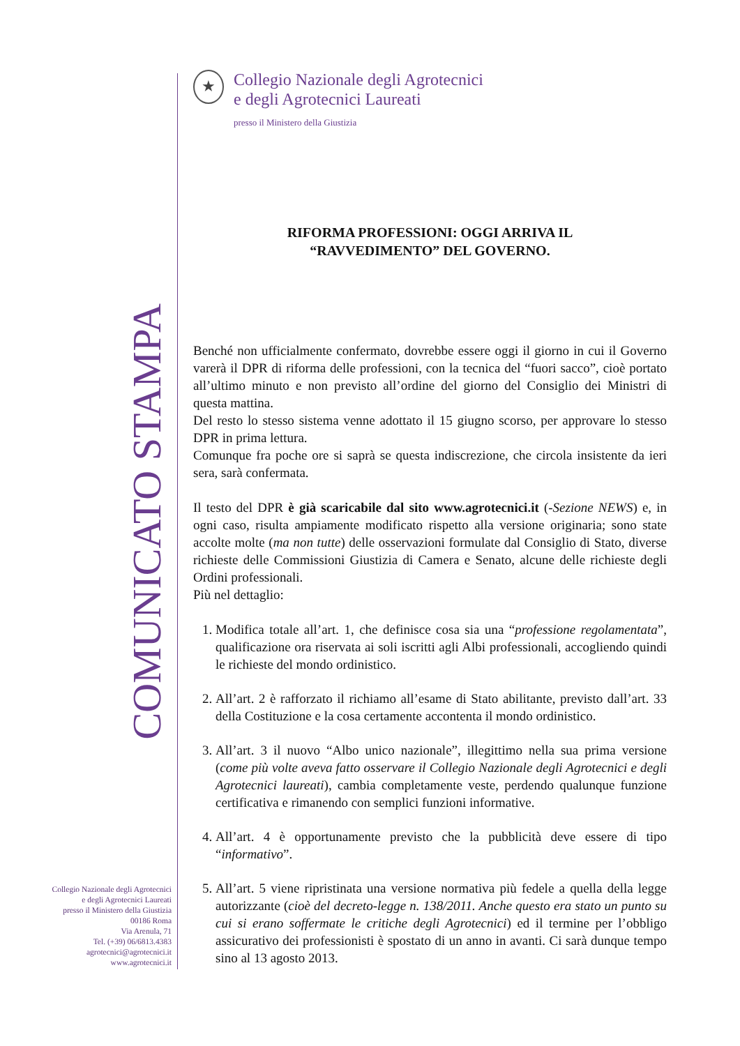COMUNICATO STAMPA
Collegio Nazionale degli Agrotecnici
e degli Agrotecnici Laureati
presso il Ministero della Giustizia
00186 Roma
Via Arenula, 71
Tel. (+39) 06/6813.4383
agrotecnici@agrotecnici.it
www.agrotecnici.it
★
Collegio Nazionale degli Agrotecnici
e degli Agrotecnici Laureati
presso il Ministero della Giustizia
RIFORMA PROFESSIONI: OGGI ARRIVA IL
“RAVVEDIMENTO” DEL GOVERNO.
Benché non ufficialmente confermato, dovrebbe essere oggi il giorno in cui il Governo varerà il DPR di riforma delle professioni, con la tecnica del “fuori sacco”, cioè portato all’ultimo minuto e non previsto all’ordine del giorno del Consiglio dei Ministri di questa mattina.
Del resto lo stesso sistema venne adottato il 15 giugno scorso, per approvare lo stesso DPR in prima lettura.
Comunque fra poche ore si saprà se questa indiscrezione, che circola insistente da ieri sera, sarà confermata.
Il testo del DPR è già scaricabile dal sito www.agrotecnici.it (-Sezione NEWS) e, in ogni caso, risulta ampiamente modificato rispetto alla versione originaria; sono state accolte molte (ma non tutte) delle osservazioni formulate dal Consiglio di Stato, diverse richieste delle Commissioni Giustizia di Camera e Senato, alcune delle richieste degli Ordini professionali.
Più nel dettaglio:
1. Modifica totale all’art. 1, che definisce cosa sia una “professione regolamentata”, qualificazione ora riservata ai soli iscritti agli Albi professionali, accogliendo quindi le richieste del mondo ordinistico.
2. All’art. 2 è rafforzato il richiamo all’esame di Stato abilitante, previsto dall’art. 33 della Costituzione e la cosa certamente accontenta il mondo ordinistico.
3. All’art. 3 il nuovo “Albo unico nazionale”, illegittimo nella sua prima versione (come più volte aveva fatto osservare il Collegio Nazionale degli Agrotecnici e degli Agrotecnici laureati), cambia completamente veste, perdendo qualunque funzione certificativa e rimanendo con semplici funzioni informative.
4. All’art. 4 è opportunamente previsto che la pubblicità deve essere di tipo “informativo”.
5. All’art. 5 viene ripristinata una versione normativa più fedele a quella della legge autorizzante (cioè del decreto-legge n. 138/2011. Anche questo era stato un punto su cui si erano soffermate le critiche degli Agrotecnici) ed il termine per l’obbligo assicurativo dei professionisti è spostato di un anno in avanti. Ci sarà dunque tempo sino al 13 agosto 2013.